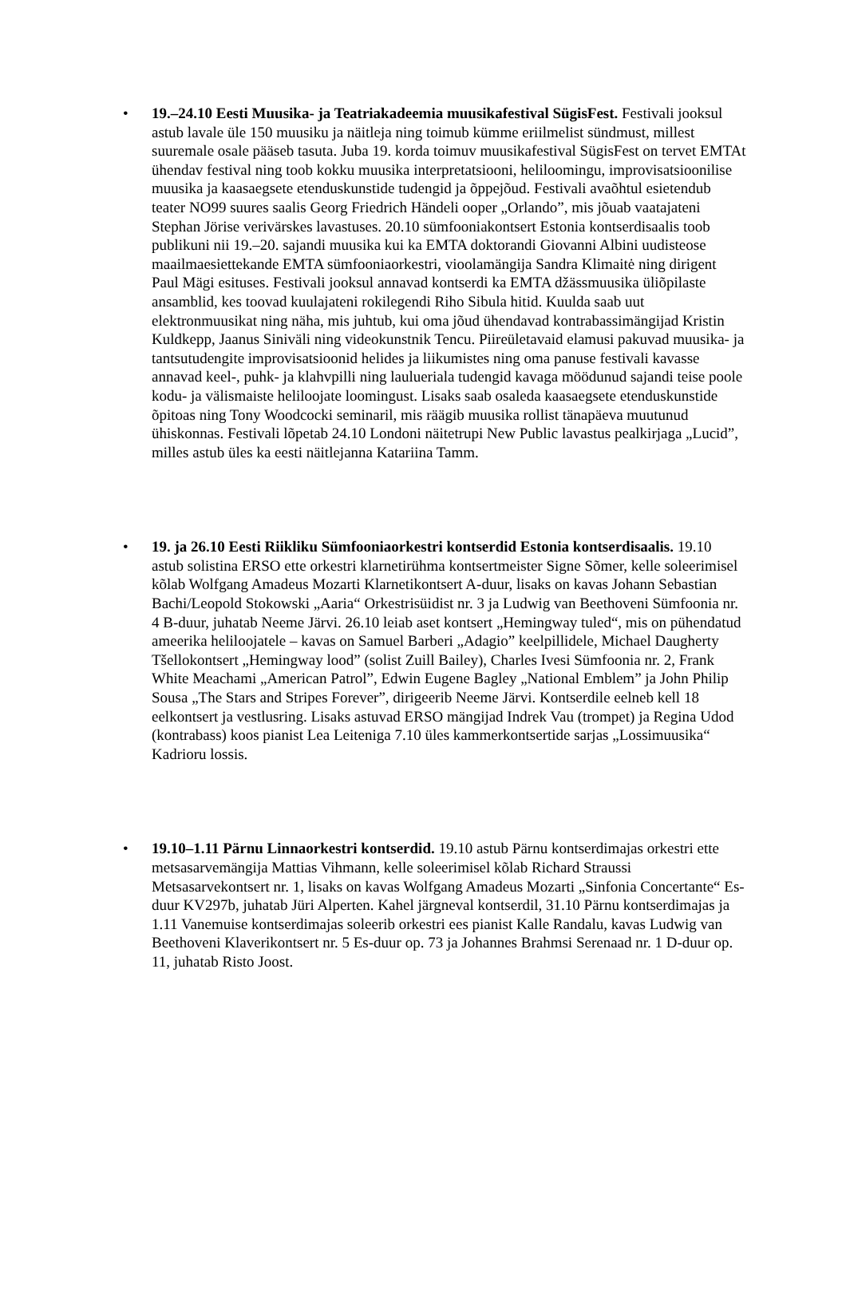• 19.–24.10 Eesti Muusika- ja Teatriakadeemia muusikafestival SügisFest. Festivali jooksul astub lavale üle 150 muusiku ja näitleja ning toimub kümme eriilmelist sündmust, millest suuremale osale pääseb tasuta. Juba 19. korda toimuv muusikafestival SügisFest on tervet EMTAt ühendav festival ning toob kokku muusika interpretatsiooni, heliloomingu, improvisatsioonilise muusika ja kaasaegsete etenduskunstide tudengid ja õppejõud. Festivali avaõhtul esietendub teater NO99 suures saalis Georg Friedrich Händeli ooper „Orlando”, mis jõuab vaatajateni Stephan Jörise verivärskes lavastuses. 20.10 sümfooniakontsert Estonia kontserdisaalis toob publikuni nii 19.–20. sajandi muusika kui ka EMTA doktorandi Giovanni Albini uudisteose maailmaesiettekande EMTA sümfooniaorkestri, vioolamängija Sandra Klimaitė ning dirigent Paul Mägi esituses. Festivali jooksul annavad kontserdi ka EMTA džässmuusika üliõpilaste ansamblid, kes toovad kuulajateni rokilegendi Riho Sibula hitid. Kuulda saab uut elektronmuusikat ning näha, mis juhtub, kui oma jõud ühendavad kontrabassimängijad Kristin Kuldkepp, Jaanus Siniväli ning videokunstnik Tencu. Piireületavaid elamusi pakuvad muusika- ja tantsutudengite improvisatsioonid helides ja liikumistes ning oma panuse festivali kavasse annavad keel-, puhk- ja klahvpilli ning laulueriala tudengid kavaga möödunud sajandi teise poole kodu- ja välismaiste heliloojate loomingust. Lisaks saab osaleda kaasaegsete etenduskunstide õpitoas ning Tony Woodcocki seminaril, mis räägib muusika rollist tänapäeva muutunud ühiskonnas. Festivali lõpetab 24.10 Londoni näitetrupi New Public lavastus pealkirjaga „Lucid”, milles astub üles ka eesti näitlejanna Katariina Tamm.
• 19. ja 26.10 Eesti Riikliku Sümfooniaorkestri kontserdid Estonia kontserdisaalis. 19.10 astub solistina ERSO ette orkestri klarnetirühma kontsertmeister Signe Sõmer, kelle soleerimisel kõlab Wolfgang Amadeus Mozarti Klarnetikontsert A-duur, lisaks on kavas Johann Sebastian Bachi/Leopold Stokowski „Aaria“ Orkestrisüidist nr. 3 ja Ludwig van Beethoveni Sümfoonia nr. 4 B-duur, juhatab Neeme Järvi. 26.10 leiab aset kontsert „Hemingway tuled“, mis on pühendatud ameerika heliloojatele – kavas on Samuel Barberi „Adagio” keelpillidele, Michael Daugherty Tšellokontsert „Hemingway lood” (solist Zuill Bailey), Charles Ivesi Sümfoonia nr. 2, Frank White Meachami „American Patrol”, Edwin Eugene Bagley „National Emblem” ja John Philip Sousa „The Stars and Stripes Forever”, dirigeerib Neeme Järvi. Kontserdile eelneb kell 18 eelkontsert ja vestlusring. Lisaks astuvad ERSO mängijad Indrek Vau (trompet) ja Regina Udod (kontrabass) koos pianist Lea Leiteniga 7.10 üles kammerkontsertide sarjas „Lossimuusika“ Kadrioru lossis.
• 19.10–1.11 Pärnu Linnaorkestri kontserdid. 19.10 astub Pärnu kontserdimajas orkestri ette metsasarvemängija Mattias Vihmann, kelle soleerimisel kõlab Richard Straussi Metsasarvekontsert nr. 1, lisaks on kavas Wolfgang Amadeus Mozarti „Sinfonia Concertante“ Es-duur KV297b, juhatab Jüri Alperten. Kahel järgneval kontserdil, 31.10 Pärnu kontserdimajas ja 1.11 Vanemuise kontserdimajas soleerib orkestri ees pianist Kalle Randalu, kavas Ludwig van Beethoveni Klaverikontsert nr. 5 Es-duur op. 73 ja Johannes Brahmsi Serenaad nr. 1 D-duur op. 11, juhatab Risto Joost.